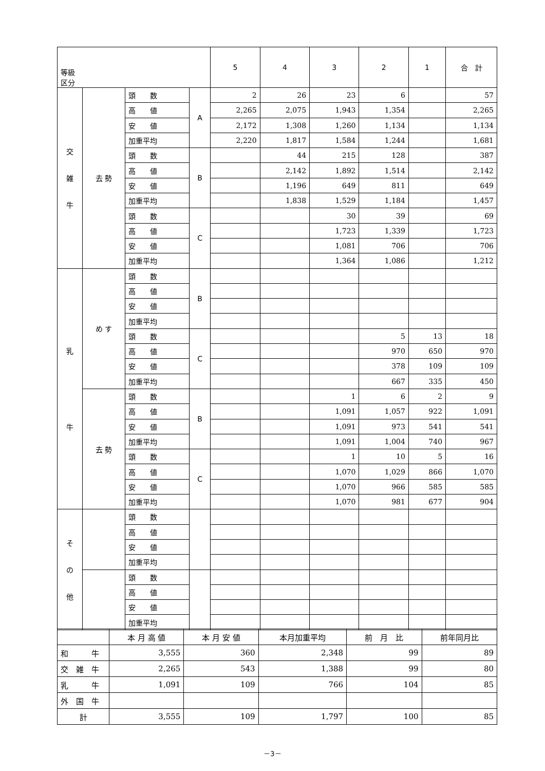| 等級 区分 | | | | 5 | 4 | 3 | 2 | 1 | 合 計 |
| --- | --- | --- | --- | --- | --- | --- | --- | --- | --- |
| 交 雑 牛 | 去 勢 | 頭 数 | A | 2 | 26 | 23 | 6 | | 57 |
| | | 高 値 | | 2,265 | 2,075 | 1,943 | 1,354 | | 2,265 |
| | | 安 値 | | 2,172 | 1,308 | 1,260 | 1,134 | | 1,134 |
| | | 加重平均 | | 2,220 | 1,817 | 1,584 | 1,244 | | 1,681 |
| | | 頭 数 | B | | 44 | 215 | 128 | | 387 |
| | | 高 値 | | | 2,142 | 1,892 | 1,514 | | 2,142 |
| | | 安 値 | | | 1,196 | 649 | 811 | | 649 |
| | | 加重平均 | | | 1,838 | 1,529 | 1,184 | | 1,457 |
| | | 頭 数 | C | | | 30 | 39 | | 69 |
| | | 高 値 | | | | 1,723 | 1,339 | | 1,723 |
| | | 安 値 | | | | 1,081 | 706 | | 706 |
| | | 加重平均 | | | | 1,364 | 1,086 | | 1,212 |
| 乳 牛 | め す | 頭 数 | B | | | | | | |
| | | 高 値 | | | | | | | |
| | | 安 値 | | | | | | | |
| | | 加重平均 | | | | | | | |
| | | 頭 数 | C | | | | 5 | 13 | 18 |
| | | 高 値 | | | | | 970 | 650 | 970 |
| | | 安 値 | | | | | 378 | 109 | 109 |
| | | 加重平均 | | | | | 667 | 335 | 450 |
| | 去 勢 | 頭 数 | B | | | 1 | 6 | 2 | 9 |
| | | 高 値 | | | | 1,091 | 1,057 | 922 | 1,091 |
| | | 安 値 | | | | 1,091 | 973 | 541 | 541 |
| | | 加重平均 | | | | 1,091 | 1,004 | 740 | 967 |
| | | 頭 数 | C | | | 1 | 10 | 5 | 16 |
| | | 高 値 | | | | 1,070 | 1,029 | 866 | 1,070 |
| | | 安 値 | | | | 1,070 | 966 | 585 | 585 |
| | | 加重平均 | | | | 1,070 | 981 | 677 | 904 |
| そ の 他 | | 頭 数 | | | | | | | |
| | | 高 値 | | | | | | | |
| | | 安 値 | | | | | | | |
| | | 加重平均 | | | | | | | |
| | | 頭 数 | | | | | | | |
| | | 高 値 | | | | | | | |
| | | 安 値 | | | | | | | |
| | | 加重平均 | | | | | | | |
| | 本 月 高 値 | 本 月 安 値 | 本月加重平均 | 前 月 比 | 前年同月比 |
| --- | --- | --- | --- | --- | --- |
| 和 牛 | 3,555 | 360 | 2,348 | 99 | 89 |
| 交 雑 牛 | 2,265 | 543 | 1,388 | 99 | 80 |
| 乳 牛 | 1,091 | 109 | 766 | 104 | 85 |
| 外 国 牛 | | | | | |
| 計 | 3,555 | 109 | 1,797 | 100 | 85 |
－3－